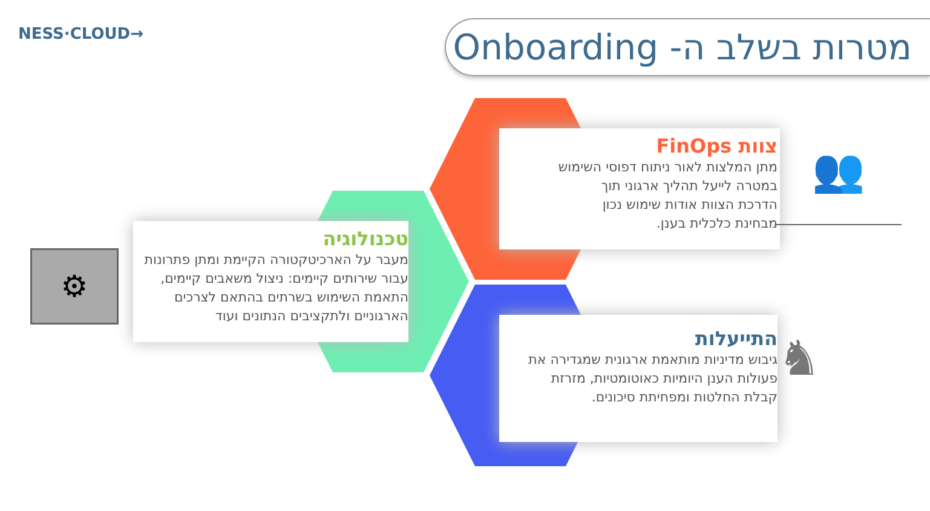NESS·CLOUD→
מטרות בשלב ה- Onboarding
צוות FinOps
מתן המלצות לאור ניתוח דפוסי השימוש
במטרה לייעל תהליך ארגוני תוך
הדרכת הצוות אודות שימוש נכון
מבחינת כלכלית בענן.
טכנולוגיה
מעבר על הארכיטקטורה הקיימת ומתן פתרונות
עבור שירותים קיימים: ניצול משאבים קיימים,
התאמת השימוש בשרתים בהתאם לצרכים
הארגוניים ולתקציבים הנתונים ועוד
התייעלות
גיבוש מדיניות מותאמת ארגונית שמגדירה את
פעולות הענן היומיות כאוטומטיות, מזרזת
קבלת החלטות ומפחיתת סיכונים.
⚙
👥
♞